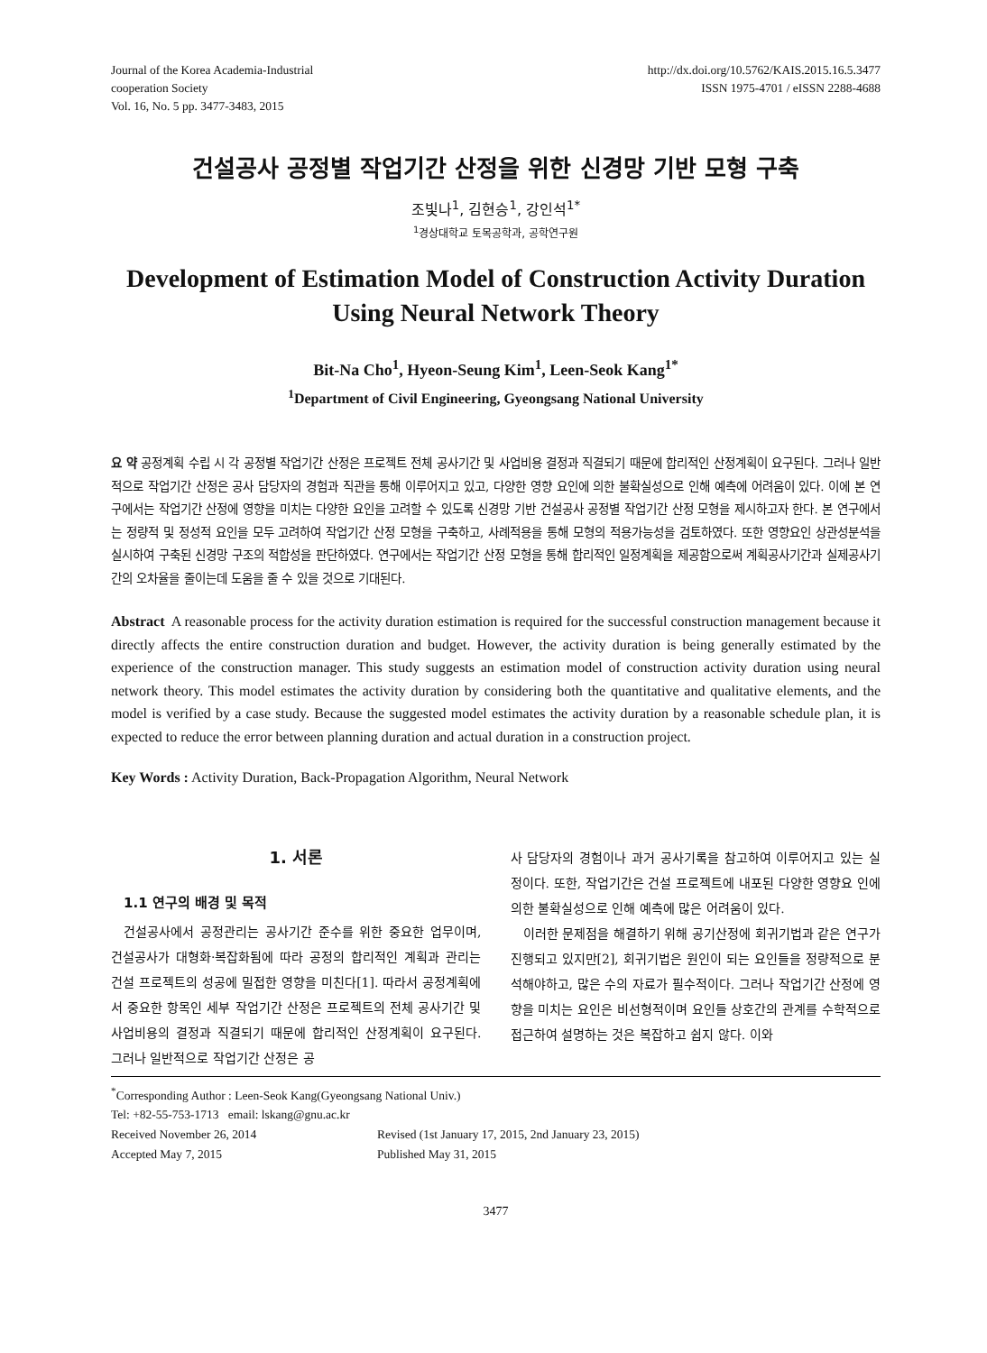Journal of the Korea Academia-Industrial
cooperation Society
Vol. 16, No. 5 pp. 3477-3483, 2015
http://dx.doi.org/10.5762/KAIS.2015.16.5.3477
ISSN 1975-4701 / eISSN 2288-4688
건설공사 공정별 작업기간 산정을 위한 신경망 기반 모형 구축
조빛나<sup>1</sup>, 김현승<sup>1</sup>, 강인석<sup>1*</sup>
<sup>1</sup> 경상대학교 토목공학과, 공학연구원
Development of Estimation Model of Construction Activity Duration
Using Neural Network Theory
Bit-Na Cho<sup>1</sup>, Hyeon-Seung Kim<sup>1</sup>, Leen-Seok Kang<sup>1*</sup>
<sup>1</sup> Department of Civil Engineering, Gyeongsang National University
요 약 공정계획 수립 시 각 공정별 작업기간 산정은 프로젝트 전체 공사기간 및 사업비용 결정과 직결되기 때문에 합리적인 산정계획이 요구된다. 그러나 일반적으로 작업기간 산정은 공사 담당자의 경험과 직관을 통해 이루어지고 있고, 다양한 영향 요인에 의한 불확실성으로 인해 예측에 어려움이 있다. 이에 본 연구에서는 작업기간 산정에 영향을 미치는 다양한 요인을 고려할 수 있도록 신경망 기반 건설공사 공정별 작업기간 산정 모형을 제시하고자 한다. 본 연구에서는 정량적 및 정성적 요인을 모두 고려하여 작업기간 산정 모형을 구축하고, 사례적용을 통해 모형의 적용가능성을 검토하였다. 또한 영향요인 상관성분석을 실시하여 구축된 신경망 구조의 적합성을 판단하였다. 연구에서는 작업기간 산정 모형을 통해 합리적인 일정계획을 제공함으로써 계획공사기간과 실제공사기간의 오차율을 줄이는데 도움을 줄 수 있을 것으로 기대된다.
Abstract A reasonable process for the activity duration estimation is required for the successful construction management because it directly affects the entire construction duration and budget. However, the activity duration is being generally estimated by the experience of the construction manager. This study suggests an estimation model of construction activity duration using neural network theory. This model estimates the activity duration by considering both the quantitative and qualitative elements, and the model is verified by a case study. Because the suggested model estimates the activity duration by a reasonable schedule plan, it is expected to reduce the error between planning duration and actual duration in a construction project.
Key Words : Activity Duration, Back-Propagation Algorithm, Neural Network
1. 서론
1.1 연구의 배경 및 목적
건설공사에서 공정관리는 공사기간 준수를 위한 중요한 업무이며, 건설공사가 대형화·복잡화됨에 따라 공정의 합리적인 계획과 관리는 건설 프로젝트의 성공에 밀접한 영향을 미친다[1]. 따라서 공정계획에서 중요한 항목인 세부 작업기간 산정은 프로젝트의 전체 공사기간 및 사업비용의 결정과 직결되기 때문에 합리적인 산정계획이 요구된다. 그러나 일반적으로 작업기간 산정은 공
사 담당자의 경험이나 과거 공사기록을 참고하여 이루어지고 있는 실정이다. 또한, 작업기간은 건설 프로젝트에 내포된 다양한 영향요 인에 의한 불확실성으로 인해 예측에 많은 어려움이 있다.
이러한 문제점을 해결하기 위해 공기산정에 회귀기법과 같은 연구가 진행되고 있지만[2], 회귀기법은 원인이 되는 요인들을 정량적으로 분석해야하고, 많은 수의 자료가 필수적이다. 그러나 작업기간 산정에 영향을 미치는 요인은 비선형적이며 요인들 상호간의 관계를 수학적으로 접근하여 설명하는 것은 복잡하고 쉽지 않다. 이와
<sup>*</sup> Corresponding Author : Leen-Seok Kang(Gyeongsang National Univ.)
Tel: +82-55-753-1713 email: lskang@gnu.ac.kr
| Received November 26, 2014 | Revised (1st January 17, 2015, 2nd January 23, 2015) |
| Accepted May 7, 2015 | Published May 31, 2015 |
3477